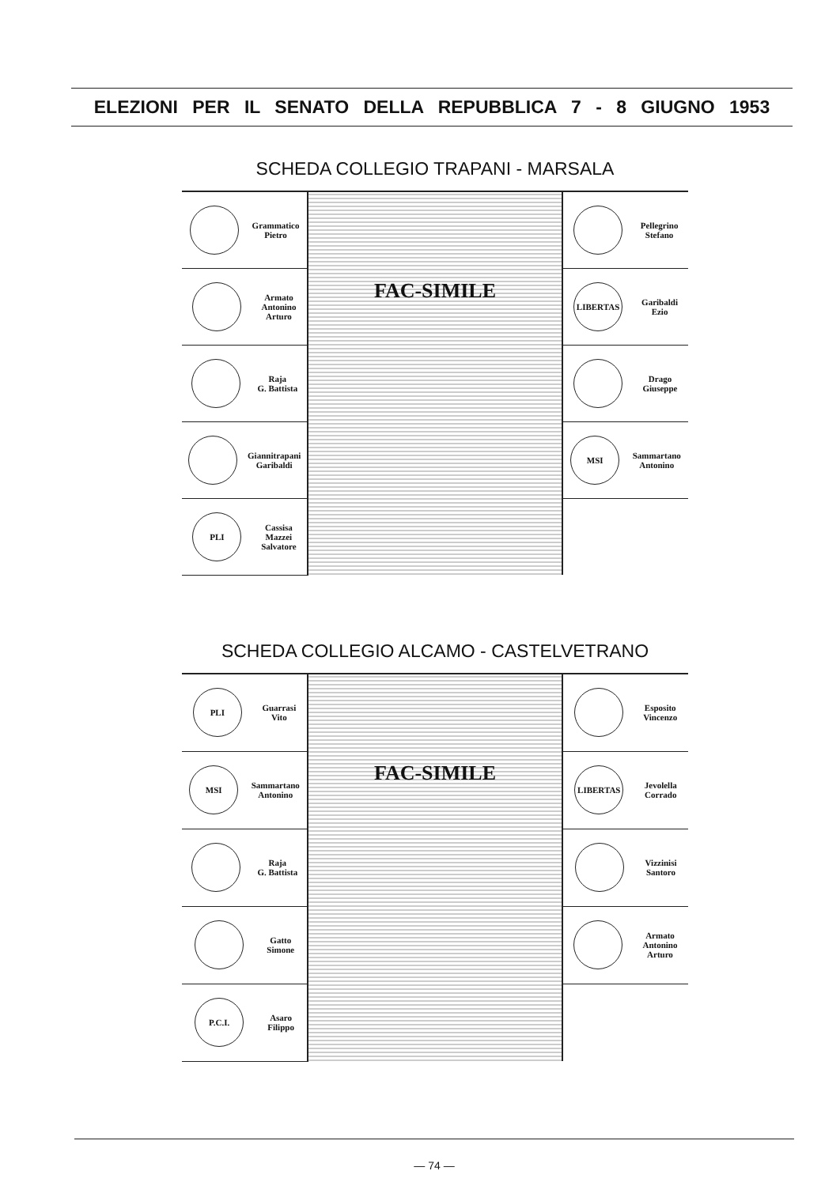ELEZIONI PER IL SENATO DELLA REPUBBLICA 7 - 8 GIUGNO 1953
SCHEDA COLLEGIO TRAPANI - MARSALA
| Grammatico Pietro | FAC-SIMILE | Pellegrino Stefano |
| Armato Antonino Arturo | | LIBERTAS Garibaldi Ezio |
| Raja G. Battista | | Drago Giuseppe |
| Giannitrapani Garibaldi | | MSI Sammartano Antonino |
| PLI Cassisa Mazzei Salvatore | | |
SCHEDA COLLEGIO ALCAMO - CASTELVETRANO
| PLI Guarrasi Vito | FAC-SIMILE | Esposito Vincenzo |
| MSI Sammartano Antonino | | LIBERTAS Jevolella Corrado |
| Raja G. Battista | | Vizzinisi Santoro |
| Gatto Simone | | Armato Antonino Arturo |
| P.C.I. Asaro Filippo | | |
— 74 —